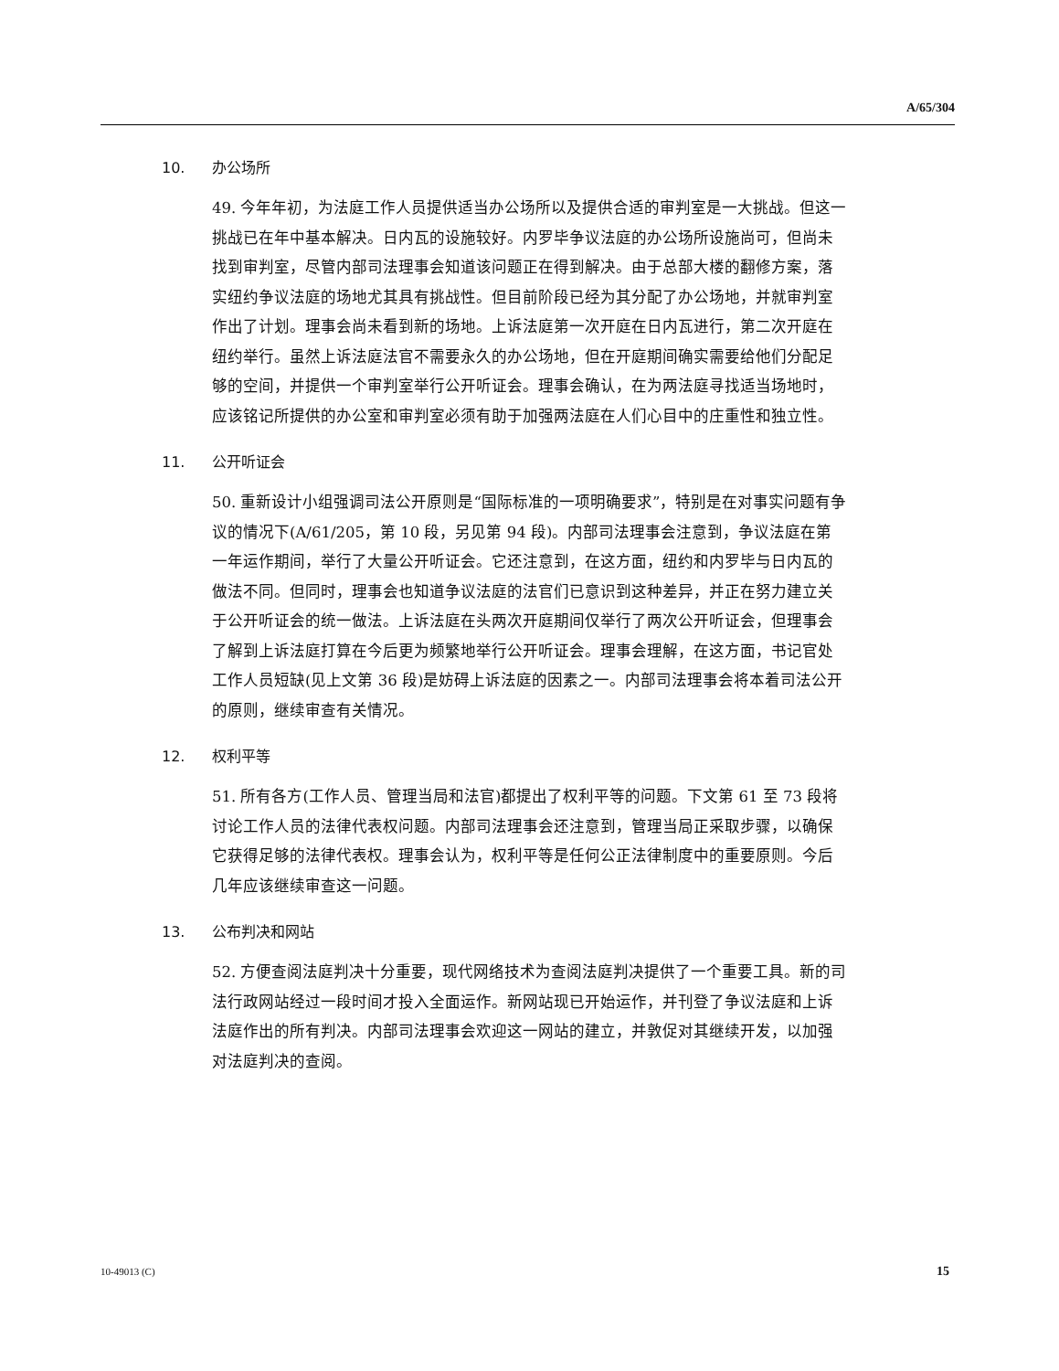A/65/304
10. 办公场所
49. 今年年初，为法庭工作人员提供适当办公场所以及提供合适的审判室是一大挑战。但这一挑战已在年中基本解决。日内瓦的设施较好。内罗毕争议法庭的办公场所设施尚可，但尚未找到审判室，尽管内部司法理事会知道该问题正在得到解决。由于总部大楼的翻修方案，落实纽约争议法庭的场地尤其具有挑战性。但目前阶段已经为其分配了办公场地，并就审判室作出了计划。理事会尚未看到新的场地。上诉法庭第一次开庭在日内瓦进行，第二次开庭在纽约举行。虽然上诉法庭法官不需要永久的办公场地，但在开庭期间确实需要给他们分配足够的空间，并提供一个审判室举行公开听证会。理事会确认，在为两法庭寻找适当场地时，应该铭记所提供的办公室和审判室必须有助于加强两法庭在人们心目中的庄重性和独立性。
11. 公开听证会
50. 重新设计小组强调司法公开原则是“国际标准的一项明确要求”，特别是在对事实问题有争议的情况下(A/61/205，第 10 段，另见第 94 段)。内部司法理事会注意到，争议法庭在第一年运作期间，举行了大量公开听证会。它还注意到，在这方面，纽约和内罗毕与日内瓦的做法不同。但同时，理事会也知道争议法庭的法官们已意识到这种差异，并正在努力建立关于公开听证会的统一做法。上诉法庭在头两次开庭期间仅举行了两次公开听证会，但理事会了解到上诉法庭打算在今后更为频繁地举行公开听证会。理事会理解，在这方面，书记官处工作人员短缺(见上文第 36 段)是妨碍上诉法庭的因素之一。内部司法理事会将本着司法公开的原则，继续审查有关情况。
12. 权利平等
51. 所有各方(工作人员、管理当局和法官)都提出了权利平等的问题。下文第 61 至 73 段将讨论工作人员的法律代表权问题。内部司法理事会还注意到，管理当局正采取步骤，以确保它获得足够的法律代表权。理事会认为，权利平等是任何公正法律制度中的重要原则。今后几年应该继续审查这一问题。
13. 公布判决和网站
52. 方便查阅法庭判决十分重要，现代网络技术为查阅法庭判决提供了一个重要工具。新的司法行政网站经过一段时间才投入全面运作。新网站现已开始运作，并刊登了争议法庭和上诉法庭作出的所有判决。内部司法理事会欢迎这一网站的建立，并敦促对其继续开发，以加强对法庭判决的查阅。
10-49013 (C) 15